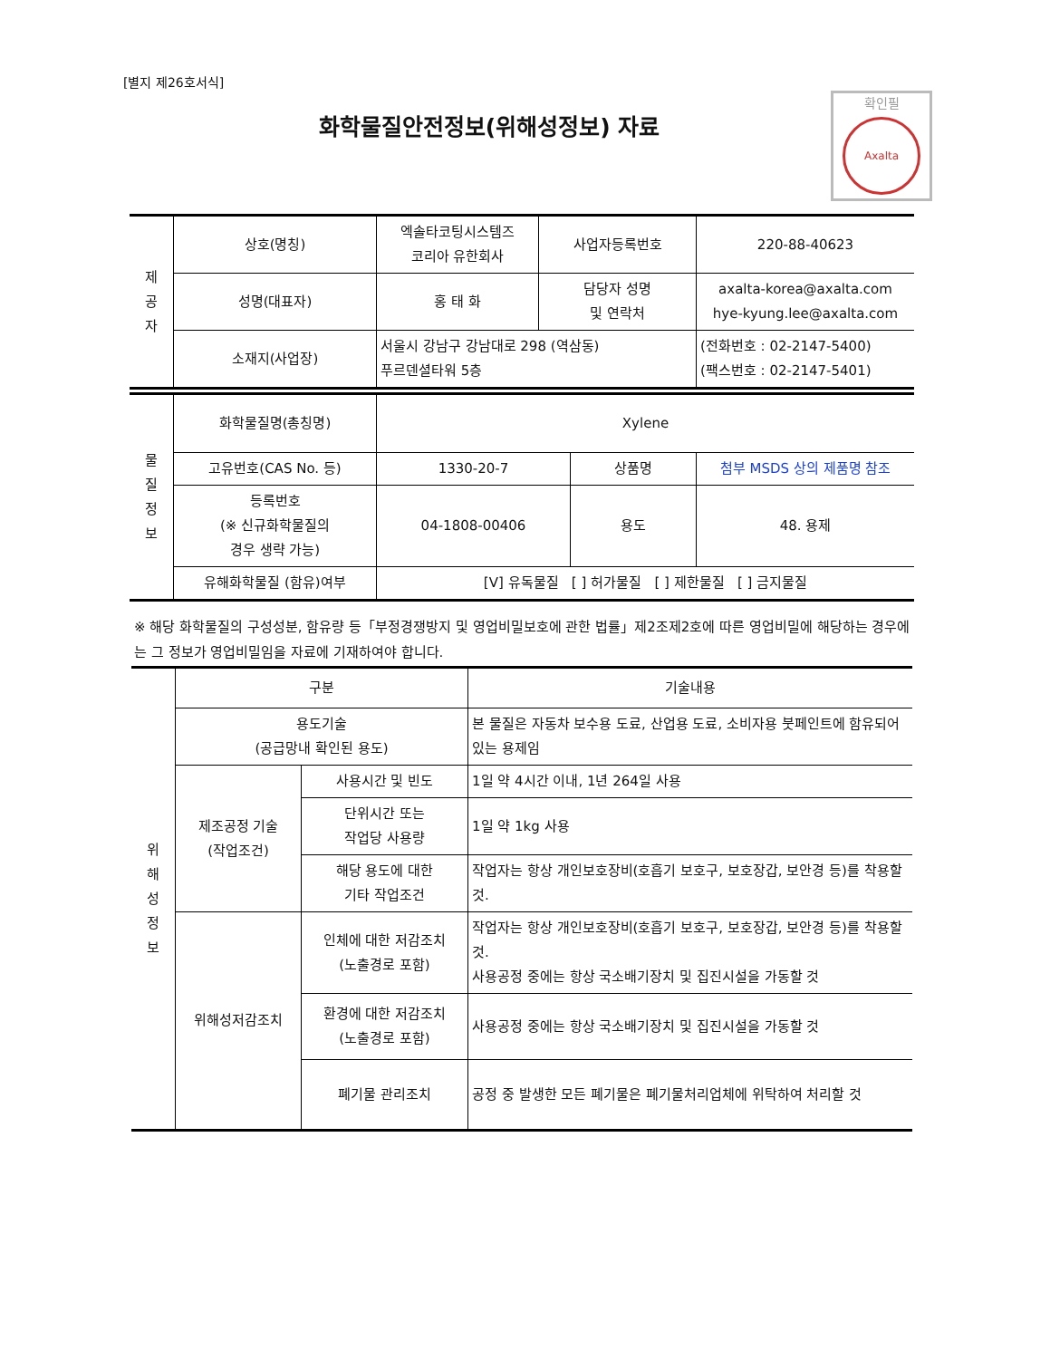[별지 제26호서식]
화학물질안전정보(위해성정보) 자료
확인필
Axalta
| 제 공 자 | 상호(명칭) | 엑솔타코팅시스템즈 코리아 유한회사 | 사업자등록번호 | 220-88-40623 |
| | 성명(대표자) | 홍 태 화 | 담당자 성명 및 연락처 | axalta-korea@axalta.com hye-kyung.lee@axalta.com |
| | 소재지(사업장) | 서울시 강남구 강남대로 298 (역삼동) 푸르덴셜타워 5층 | | (전화번호 : 02-2147-5400) (팩스번호 : 02-2147-5401) |
| 물 질 정 보 | 화학물질명(총칭명) | Xylene | | |
| | 고유번호(CAS No. 등) | 1330-20-7 | 상품명 | 첨부 MSDS 상의 제품명 참조 |
| | 등록번호 (※ 신규화학물질의 경우 생략 가능) | 04-1808-00406 | 용도 | 48. 용제 |
| | 유해화학물질 (함유)여부 | [V] 유독물질 [ ] 허가물질 [ ] 제한물질 [ ] 금지물질 | | |
※ 해당 화학물질의 구성성분, 함유량 등「부정경쟁방지 및 영업비밀보호에 관한 법률」제2조제2호에 따른 영업비밀에 해당하는 경우에는 그 정보가 영업비밀임을 자료에 기재하여야 합니다.
| 위 해 성 정 보 | 구분 | | 기술내용 |
| | 용도기술 (공급망내 확인된 용도) | | 본 물질은 자동차 보수용 도료, 산업용 도료, 소비자용 붓페인트에 함유되어 있는 용제임 |
| | 제조공정 기술 (작업조건) | 사용시간 및 빈도 | 1일 약 4시간 이내, 1년 264일 사용 |
| | | 단위시간 또는 작업당 사용량 | 1일 약 1kg 사용 |
| | | 해당 용도에 대한 기타 작업조건 | 작업자는 항상 개인보호장비(호흡기 보호구, 보호장갑, 보안경 등)를 착용할 것. |
| | 위해성저감조치 | 인체에 대한 저감조치 (노출경로 포함) | 작업자는 항상 개인보호장비(호흡기 보호구, 보호장갑, 보안경 등)를 착용할 것. 사용공정 중에는 항상 국소배기장치 및 집진시설을 가동할 것 |
| | | 환경에 대한 저감조치 (노출경로 포함) | 사용공정 중에는 항상 국소배기장치 및 집진시설을 가동할 것 |
| | | 폐기물 관리조치 | 공정 중 발생한 모든 폐기물은 폐기물처리업체에 위탁하여 처리할 것 |